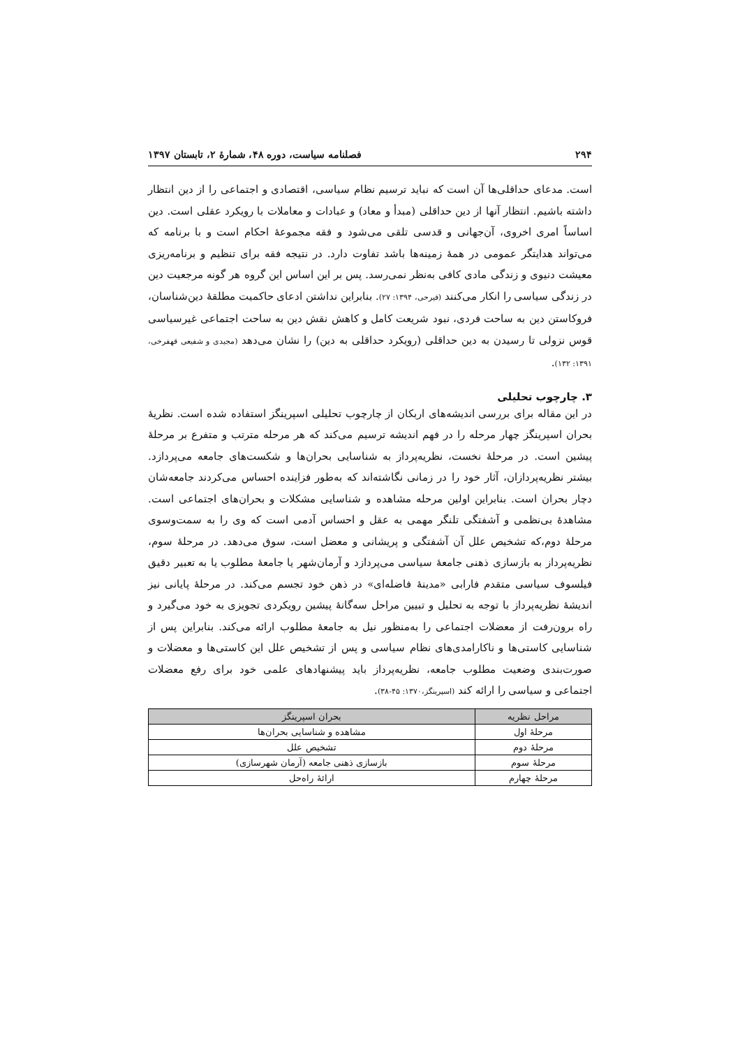۲۹۴ فصلنامه سیاست، دوره ۴۸، شمارۀ ۲، تابستان ۱۳۹۷
است. مدعای حداقلی‌ها آن است که نباید ترسیم نظام سیاسی، اقتصادی و اجتماعی را از دین انتظار داشته باشیم. انتظار آنها از دین حداقلی (مبدأ و معاد) و عبادات و معاملات با رویکرد عقلی است. دین اساساً امری اخروی، آن‌جهانی و قدسی تلقی می‌شود و فقه مجموعۀ احکام است و با برنامه که می‌تواند هدایتگر عمومی در همۀ زمینه‌ها باشد تفاوت دارد. در نتیجه فقه برای تنظیم و برنامه‌ریزی معیشت دنیوی و زندگی مادی کافی به‌نظر نمی‌رسد. پس بر این اساس این گروه هر گونه مرجعیت دین در زندگی سیاسی را انکار می‌کنند (فیرحی، ۱۳۹۴: ۲۷). بنابراین نداشتن ادعای حاکمیت مطلقۀ دین‌شناسان، فروکاستن دین به ساحت فردی، نبود شریعت کامل و کاهش نقش دین به ساحت اجتماعی غیرسیاسی قوس نزولی تا رسیدن به دین حداقلی (رویکرد حداقلی به دین) را نشان می‌دهد (مجیدی و شفیعی قهفرخی، ۱۳۹۱: ۱۳۲).
۳. چارچوب تحلیلی
در این مقاله برای بررسی اندیشه‌های اربکان از چارچوب تحلیلی اسپرینگز استفاده شده است. نظریۀ بحران اسپرینگز چهار مرحله را در فهم اندیشه ترسیم می‌کند که هر مرحله مترتب و متفرع بر مرحلۀ پیشین است. در مرحلۀ نخست، نظریه‌پرداز به شناسایی بحران‌ها و شکست‌های جامعه می‌پردازد. بیشتر نظریه‌پردازان، آثار خود را در زمانی نگاشته‌اند که به‌طور فزاینده احساس می‌کردند جامعه‌شان دچار بحران است. بنابراین اولین مرحله مشاهده و شناسایی مشکلات و بحران‌های اجتماعی است. مشاهدۀ بی‌نظمی و آشفتگی تلنگر مهمی به عقل و احساس آدمی است که وی را به سمت‌وسوی مرحلۀ دوم،که تشخیص علل آن آشفتگی و پریشانی و معضل است، سوق می‌دهد. در مرحلۀ سوم، نظریه‌پرداز به بازسازی ذهنی جامعۀ سیاسی می‌پردازد و آرمان‌شهر یا جامعۀ مطلوب یا به تعبیر دقیق فیلسوف سیاسی متقدم فارابی «مدینۀ فاضله‌ای» در ذهن خود تجسم می‌کند. در مرحلۀ پایانی نیز اندیشۀ نظریه‌پرداز با توجه به تحلیل و تبیین مراحل سه‌گانۀ پیشین رویکردی تجویزی به خود می‌گیرد و راه برون‌رفت از معضلات اجتماعی را به‌منظور نیل به جامعۀ مطلوب ارائه می‌کند. بنابراین پس از شناسایی کاستی‌ها و ناکارامدی‌های نظام سیاسی و پس از تشخیص علل این کاستی‌ها و معضلات و صورت‌بندی وضعیت مطلوب جامعه، نظریه‌پرداز باید پیشنهادهای علمی خود برای رفع معضلات اجتماعی و سیاسی را ارائه کند (اسپرینگز،۱۳۷۰: ۴۵-۳۸).
| مراحل نظریه | بحران اسپرینگز |
| --- | --- |
| مرحلۀ اول | مشاهده و شناسایی بحران‌ها |
| مرحلۀ دوم | تشخیص علل |
| مرحلۀ سوم | بازسازی ذهنی جامعه (آرمان شهرسازی) |
| مرحلۀ چهارم | ارائۀ راه‌حل |